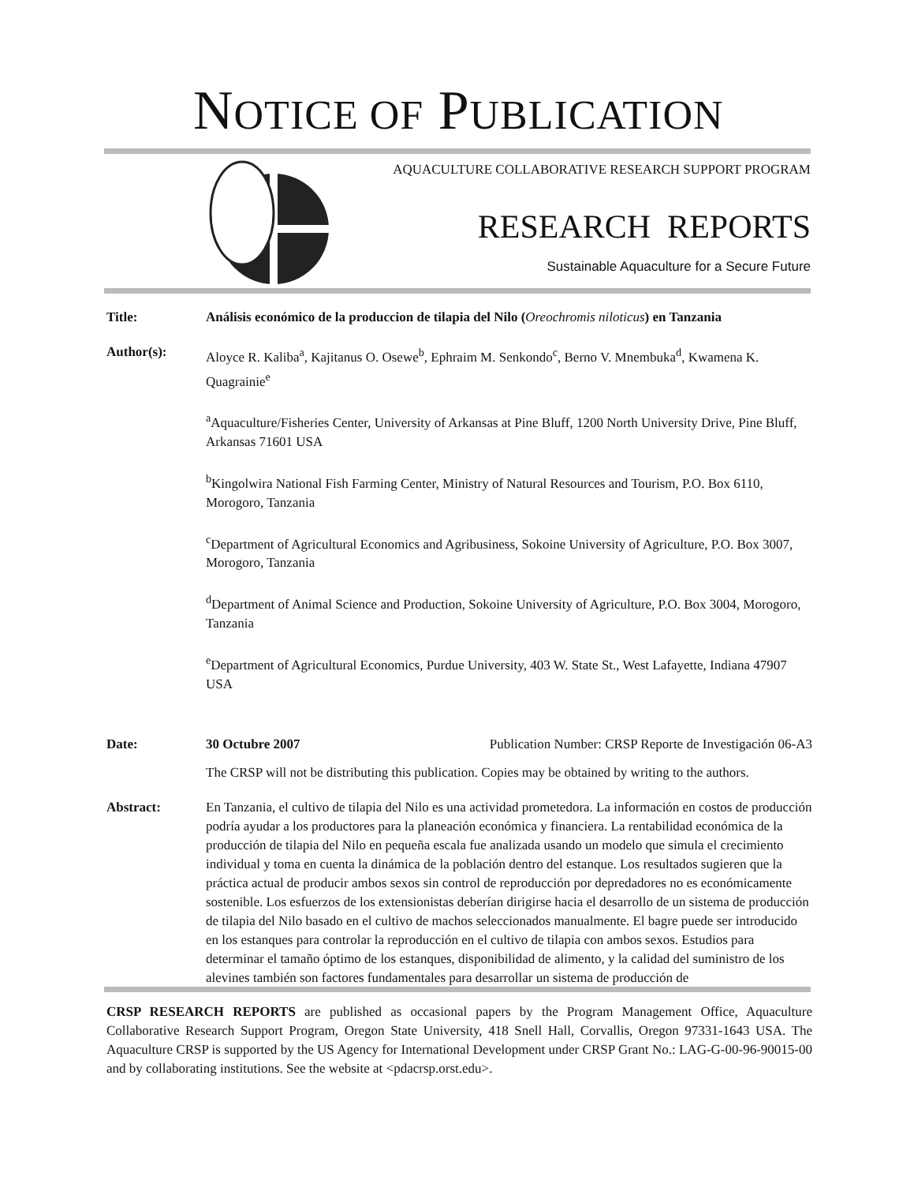NOTICE OF PUBLICATION
AQUACULTURE COLLABORATIVE RESEARCH SUPPORT PROGRAM
RESEARCH REPORTS
Sustainable Aquaculture for a Secure Future
Title: Análisis económico de la produccion de tilapia del Nilo (Oreochromis niloticus) en Tanzania
Author(s): Aloyce R. Kaliba<sup>a</sup>, Kajitanus O. Osewe<sup>b</sup>, Ephraim M. Senkondo<sup>c</sup>, Berno V. Mnembuka<sup>d</sup>, Kwamena K. Quagrainie<sup>e</sup>
<sup>a</sup> Aquaculture/Fisheries Center, University of Arkansas at Pine Bluff, 1200 North University Drive, Pine Bluff, Arkansas 71601 USA
<sup>b</sup> Kingolwira National Fish Farming Center, Ministry of Natural Resources and Tourism, P.O. Box 6110, Morogoro, Tanzania
<sup>c</sup> Department of Agricultural Economics and Agribusiness, Sokoine University of Agriculture, P.O. Box 3007, Morogoro, Tanzania
<sup>d</sup> Department of Animal Science and Production, Sokoine University of Agriculture, P.O. Box 3004, Morogoro, Tanzania
<sup>e</sup> Department of Agricultural Economics, Purdue University, 403 W. State St., West Lafayette, Indiana 47907 USA
Date: 30 Octubre 2007 Publication Number: CRSP Reporte de Investigación 06-A3
The CRSP will not be distributing this publication. Copies may be obtained by writing to the authors.
Abstract: En Tanzania, el cultivo de tilapia del Nilo es una actividad prometedora. La información en costos de producción podría ayudar a los productores para la planeación económica y financiera. La rentabilidad económica de la producción de tilapia del Nilo en pequeña escala fue analizada usando un modelo que simula el crecimiento individual y toma en cuenta la dinámica de la población dentro del estanque. Los resultados sugieren que la práctica actual de producir ambos sexos sin control de reproducción por depredadores no es económicamente sostenible. Los esfuerzos de los extensionistas deberían dirigirse hacia el desarrollo de un sistema de producción de tilapia del Nilo basado en el cultivo de machos seleccionados manualmente. El bagre puede ser introducido en los estanques para controlar la reproducción en el cultivo de tilapia con ambos sexos. Estudios para determinar el tamaño óptimo de los estanques, disponibilidad de alimento, y la calidad del suministro de los alevines también son factores fundamentales para desarrollar un sistema de producción de
CRSP RESEARCH REPORTS are published as occasional papers by the Program Management Office, Aquaculture Collaborative Research Support Program, Oregon State University, 418 Snell Hall, Corvallis, Oregon 97331-1643 USA. The Aquaculture CRSP is supported by the US Agency for International Development under CRSP Grant No.: LAG-G-00-96-90015-00 and by collaborating institutions. See the website at <pdacrsp.orst.edu>.